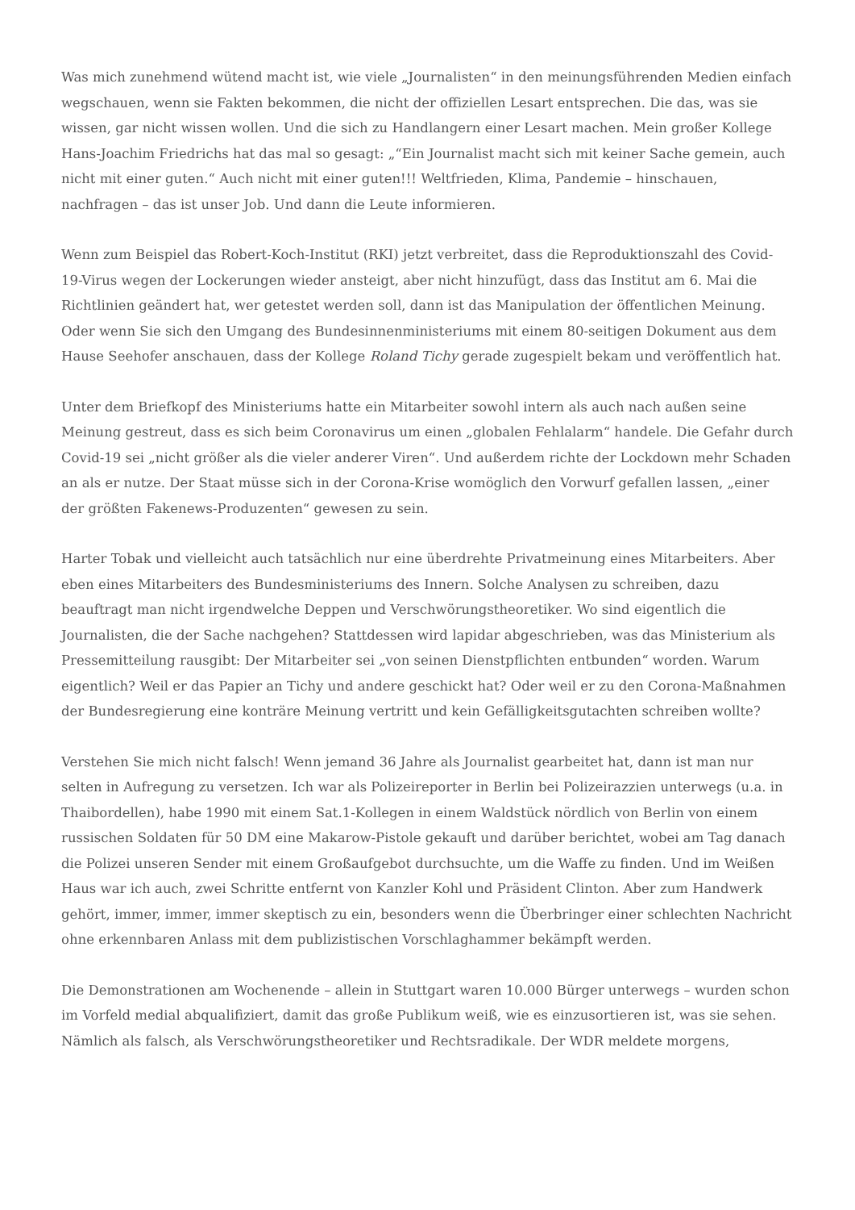Was mich zunehmend wütend macht ist, wie viele „Journalisten“ in den meinungsführenden Medien einfach wegschauen, wenn sie Fakten bekommen, die nicht der offiziellen Lesart entsprechen. Die das, was sie wissen, gar nicht wissen wollen. Und die sich zu Handlangern einer Lesart machen. Mein großer Kollege Hans-Joachim Friedrichs hat das mal so gesagt: „“Ein Journalist macht sich mit keiner Sache gemein, auch nicht mit einer guten.“ Auch nicht mit einer guten!!! Weltfrieden, Klima, Pandemie – hinschauen, nachfragen – das ist unser Job. Und dann die Leute informieren.
Wenn zum Beispiel das Robert-Koch-Institut (RKI) jetzt verbreitet, dass die Reproduktionszahl des Covid-19-Virus wegen der Lockerungen wieder ansteigt, aber nicht hinzufügt, dass das Institut am 6. Mai die Richtlinien geändert hat, wer getestet werden soll, dann ist das Manipulation der öffentlichen Meinung. Oder wenn Sie sich den Umgang des Bundesinnenministeriums mit einem 80-seitigen Dokument aus dem Hause Seehofer anschauen, dass der Kollege Roland Tichy gerade zugespielt bekam und veröffentlich hat.
Unter dem Briefkopf des Ministeriums hatte ein Mitarbeiter sowohl intern als auch nach außen seine Meinung gestreut, dass es sich beim Coronavirus um einen „globalen Fehlalarm“ handele. Die Gefahr durch Covid-19 sei „nicht größer als die vieler anderer Viren“. Und außerdem richte der Lockdown mehr Schaden an als er nutze. Der Staat müsse sich in der Corona-Krise womöglich den Vorwurf gefallen lassen, „einer der größten Fakenews-Produzenten“ gewesen zu sein.
Harter Tobak und vielleicht auch tatsächlich nur eine überdrehte Privatmeinung eines Mitarbeiters. Aber eben eines Mitarbeiters des Bundesministeriums des Innern. Solche Analysen zu schreiben, dazu beauftragt man nicht irgendwelche Deppen und Verschwörungstheoretiker. Wo sind eigentlich die Journalisten, die der Sache nachgehen? Stattdessen wird lapidar abgeschrieben, was das Ministerium als Pressemitteilung rausgibt: Der Mitarbeiter sei „von seinen Dienstpflichten entbunden“ worden. Warum eigentlich? Weil er das Papier an Tichy und andere geschickt hat? Oder weil er zu den Corona-Maßnahmen der Bundesregierung eine konträre Meinung vertritt und kein Gefälligkeitsgutachten schreiben wollte?
Verstehen Sie mich nicht falsch! Wenn jemand 36 Jahre als Journalist gearbeitet hat, dann ist man nur selten in Aufregung zu versetzen. Ich war als Polizeireporter in Berlin bei Polizeirazzien unterwegs (u.a. in Thaibordellen), habe 1990 mit einem Sat.1-Kollegen in einem Waldstück nördlich von Berlin von einem russischen Soldaten für 50 DM eine Makarow-Pistole gekauft und darüber berichtet, wobei am Tag danach die Polizei unseren Sender mit einem Großaufgebot durchsuchte, um die Waffe zu finden. Und im Weißen Haus war ich auch, zwei Schritte entfernt von Kanzler Kohl und Präsident Clinton. Aber zum Handwerk gehört, immer, immer, immer skeptisch zu ein, besonders wenn die Überbringer einer schlechten Nachricht ohne erkennbaren Anlass mit dem publizistischen Vorschlaghammer bekämpft werden.
Die Demonstrationen am Wochenende – allein in Stuttgart waren 10.000 Bürger unterwegs – wurden schon im Vorfeld medial abqualifiziert, damit das große Publikum weiß, wie es einzusortieren ist, was sie sehen. Nämlich als falsch, als Verschwörungstheoretiker und Rechtsradikale. Der WDR meldete morgens,